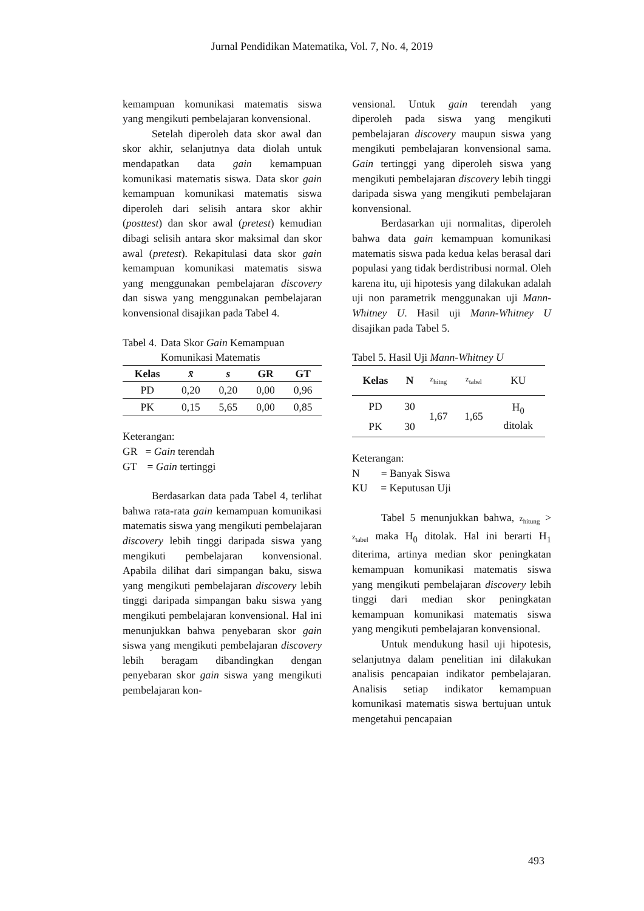Jurnal Pendidikan Matematika, Vol. 7, No. 4, 2019
kemampuan komunikasi matematis siswa yang mengikuti pembelajaran konvensional.
Setelah diperoleh data skor awal dan skor akhir, selanjutnya data diolah untuk mendapatkan data gain kemampuan komunikasi matematis siswa. Data skor gain kemampuan komunikasi matematis siswa diperoleh dari selisih antara skor akhir (posttest) dan skor awal (pretest) kemudian dibagi selisih antara skor maksimal dan skor awal (pretest). Rekapitulasi data skor gain kemampuan komunikasi matematis siswa yang menggunakan pembelajaran discovery dan siswa yang menggunakan pembelajaran konvensional disajikan pada Tabel 4.
Tabel 4. Data Skor Gain Kemampuan Komunikasi Matematis
| Kelas | x̄ | s | GR | GT |
| --- | --- | --- | --- | --- |
| PD | 0,20 | 0,20 | 0,00 | 0,96 |
| PK | 0,15 | 5,65 | 0,00 | 0,85 |
Keterangan:
GR = Gain terendah
GT = Gain tertinggi
Berdasarkan data pada Tabel 4, terlihat bahwa rata-rata gain kemampuan komunikasi matematis siswa yang mengikuti pembelajaran discovery lebih tinggi daripada siswa yang mengikuti pembelajaran konvensional. Apabila dilihat dari simpangan baku, siswa yang mengikuti pembelajaran discovery lebih tinggi daripada simpangan baku siswa yang mengikuti pembelajaran konvensional. Hal ini menunjukkan bahwa penyebaran skor gain siswa yang mengikuti pembelajaran discovery lebih beragam dibandingkan dengan penyebaran skor gain siswa yang mengikuti pembelajaran kon-
vensional. Untuk gain terendah yang diperoleh pada siswa yang mengikuti pembelajaran discovery maupun siswa yang mengikuti pembelajaran konvensional sama. Gain tertinggi yang diperoleh siswa yang mengikuti pembelajaran discovery lebih tinggi daripada siswa yang mengikuti pembelajaran konvensional.
Berdasarkan uji normalitas, diperoleh bahwa data gain kemampuan komunikasi matematis siswa pada kedua kelas berasal dari populasi yang tidak berdistribusi normal. Oleh karena itu, uji hipotesis yang dilakukan adalah uji non parametrik menggunakan uji Mann-Whitney U. Hasil uji Mann-Whitney U disajikan pada Tabel 5.
Tabel 5. Hasil Uji Mann-Whitney U
| Kelas | N | z<sub>hitng</sub> | z<sub>tabel</sub> | KU |
| PD | 30 | 1,67 | 1,65 | H<sub>0</sub> ditolak |
| PK | 30 | | | |
Keterangan:
N = Banyak Siswa
KU = Keputusan Uji
Tabel 5 menunjukkan bahwa, z<sub>hitung</sub> > z<sub>tabel</sub> maka H<sub>0</sub> ditolak. Hal ini berarti H<sub>1</sub> diterima, artinya median skor peningkatan kemampuan komunikasi matematis siswa yang mengikuti pembelajaran discovery lebih tinggi dari median skor peningkatan kemampuan komunikasi matematis siswa yang mengikuti pembelajaran konvensional.
Untuk mendukung hasil uji hipotesis, selanjutnya dalam penelitian ini dilakukan analisis pencapaian indikator pembelajaran. Analisis setiap indikator kemampuan komunikasi matematis siswa bertujuan untuk mengetahui pencapaian
493